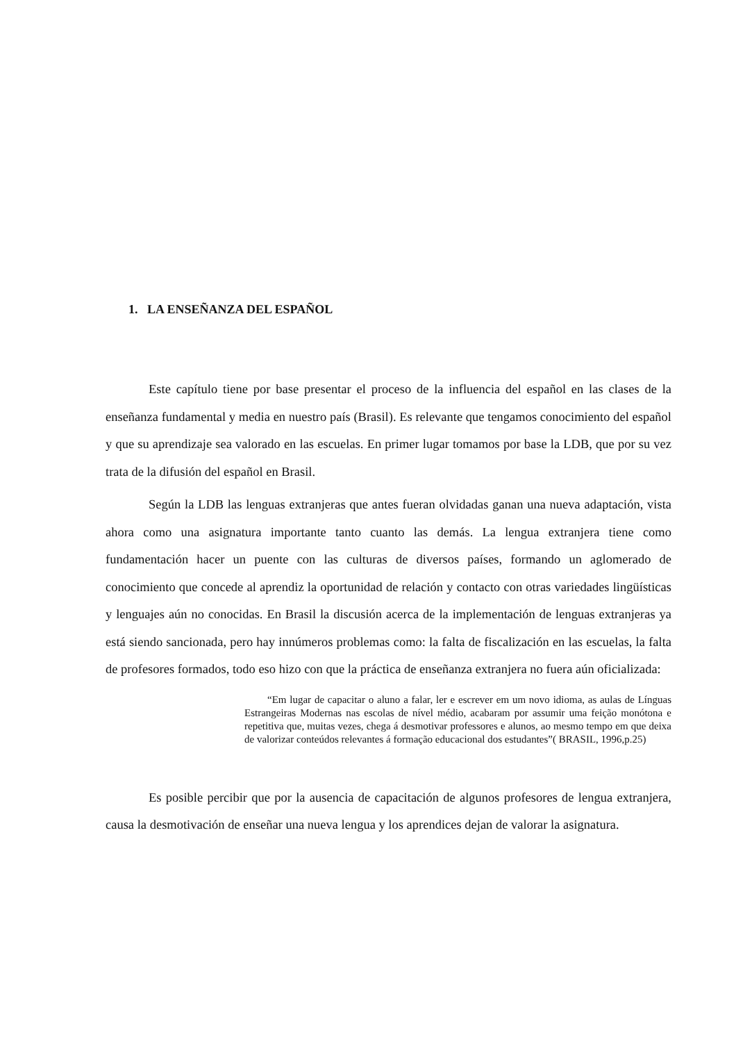1. LA ENSEÑANZA DEL ESPAÑOL
Este capítulo tiene por base presentar el proceso de la influencia del español en las clases de la enseñanza fundamental y media en nuestro país (Brasil). Es relevante que tengamos conocimiento del español y que su aprendizaje sea valorado en las escuelas. En primer lugar tomamos por base la LDB, que por su vez trata de la difusión del español en Brasil.
Según la LDB las lenguas extranjeras que antes fueran olvidadas ganan una nueva adaptación, vista ahora como una asignatura importante tanto cuanto las demás. La lengua extranjera tiene como fundamentación hacer un puente con las culturas de diversos países, formando un aglomerado de conocimiento que concede al aprendiz la oportunidad de relación y contacto con otras variedades lingüísticas y lenguajes aún no conocidas. En Brasil la discusión acerca de la implementación de lenguas extranjeras ya está siendo sancionada, pero hay innúmeros problemas como: la falta de fiscalización en las escuelas, la falta de profesores formados, todo eso hizo con que la práctica de enseñanza extranjera no fuera aún oficializada:
“Em lugar de capacitar o aluno a falar, ler e escrever em um novo idioma, as aulas de Línguas Estrangeiras Modernas nas escolas de nível médio, acabaram por assumir uma feição monótona e repetitiva que, muitas vezes, chega á desmotivar professores e alunos, ao mesmo tempo em que deixa de valorizar conteúdos relevantes á formação educacional dos estudantes”( BRASIL, 1996,p.25)
Es posible percibir que por la ausencia de capacitación de algunos profesores de lengua extranjera, causa la desmotivación de enseñar una nueva lengua y los aprendices dejan de valorar la asignatura.